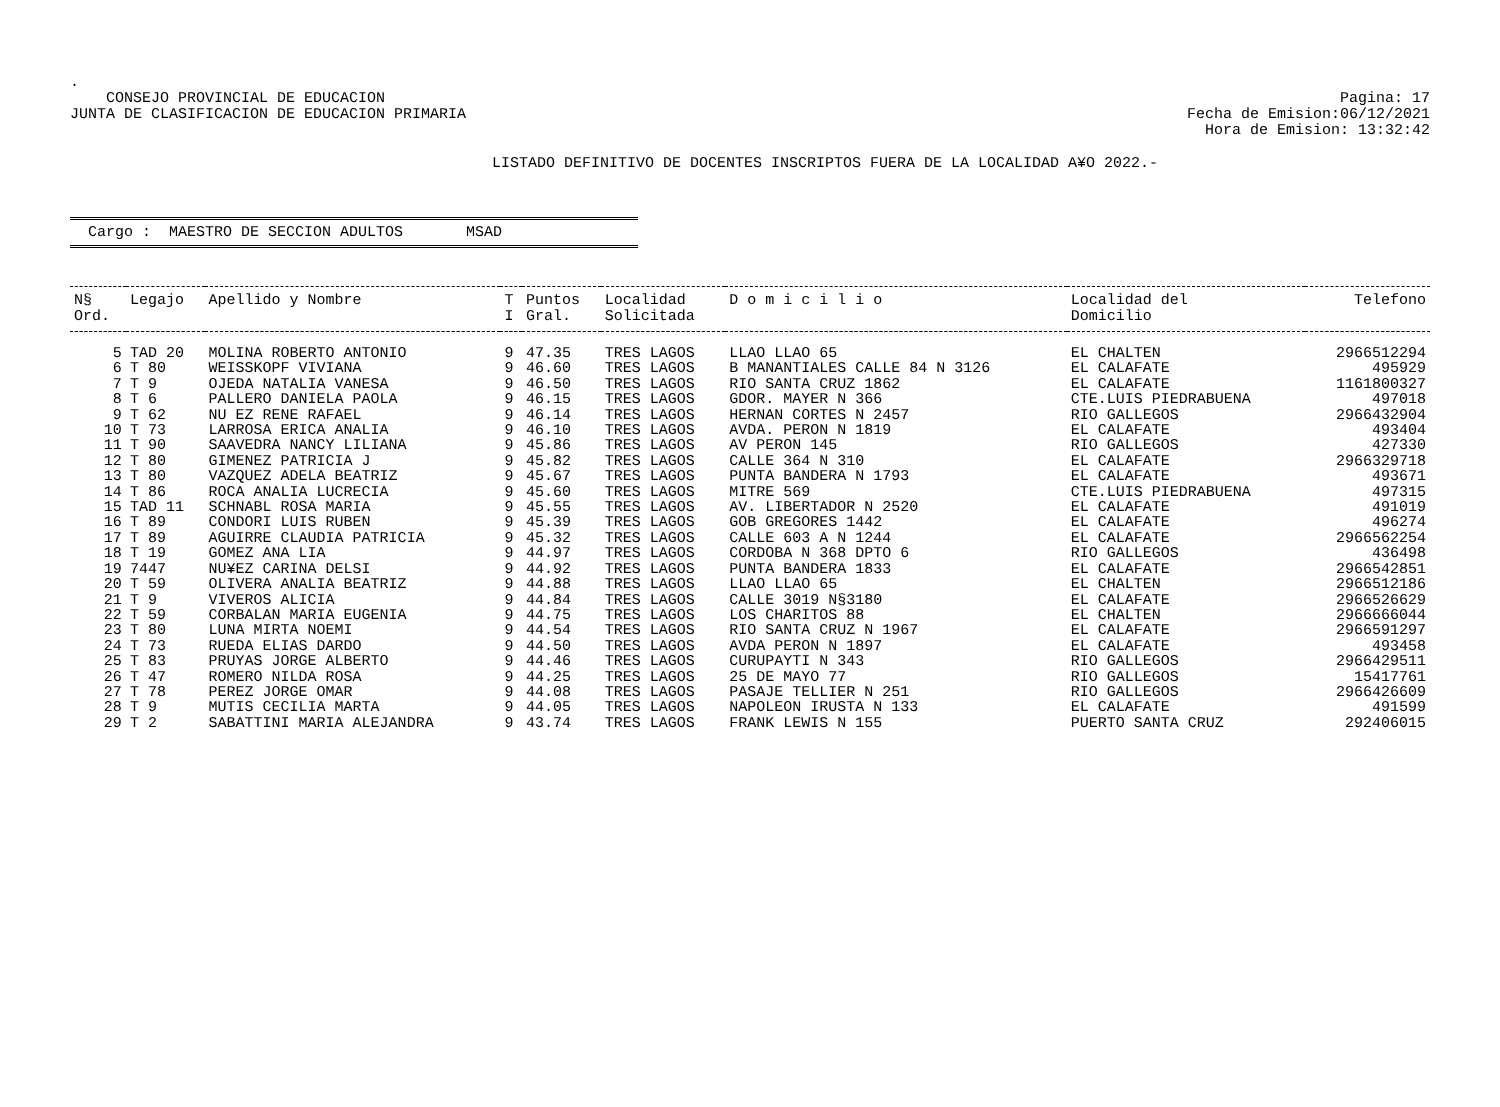.
CONSEJO PROVINCIAL DE EDUCACION
JUNTA DE CLASIFICACION DE EDUCACION PRIMARIA
Pagina: 17
Fecha de Emision:06/12/2021
Hora de Emision: 13:32:42
LISTADO DEFINITIVO DE DOCENTES INSCRIPTOS FUERA DE LA LOCALIDAD A¥O 2022.-
Cargo : MAESTRO DE SECCION ADULTOS MSAD
| N§ Ord. | Legajo | Apellido y Nombre | T I | Puntos Gral. | Localidad Solicitada | D o m i c i l i o | Localidad del Domicilio | Telefono |
| --- | --- | --- | --- | --- | --- | --- | --- | --- |
| 5 | TAD 20 | MOLINA ROBERTO ANTONIO | 9 | 47.35 | TRES LAGOS | LLAO LLAO 65 | EL CHALTEN | 2966512294 |
| 6 | T 80 | WEISSKOPF VIVIANA | 9 | 46.60 | TRES LAGOS | B MANANTIALES CALLE 84 N 3126 | EL CALAFATE | 495929 |
| 7 | T 9 | OJEDA NATALIA VANESA | 9 | 46.50 | TRES LAGOS | RIO SANTA CRUZ 1862 | EL CALAFATE | 1161800327 |
| 8 | T 6 | PALLERO DANIELA PAOLA | 9 | 46.15 | TRES LAGOS | GDOR. MAYER N 366 | CTE.LUIS PIEDRABUENA | 497018 |
| 9 | T 62 | NU EZ RENE RAFAEL | 9 | 46.14 | TRES LAGOS | HERNAN CORTES N 2457 | RIO GALLEGOS | 2966432904 |
| 10 | T 73 | LARROSA ERICA ANALIA | 9 | 46.10 | TRES LAGOS | AVDA. PERON N 1819 | EL CALAFATE | 493404 |
| 11 | T 90 | SAAVEDRA NANCY LILIANA | 9 | 45.86 | TRES LAGOS | AV PERON 145 | RIO GALLEGOS | 427330 |
| 12 | T 80 | GIMENEZ PATRICIA J | 9 | 45.82 | TRES LAGOS | CALLE 364 N 310 | EL CALAFATE | 2966329718 |
| 13 | T 80 | VAZQUEZ ADELA BEATRIZ | 9 | 45.67 | TRES LAGOS | PUNTA BANDERA N 1793 | EL CALAFATE | 493671 |
| 14 | T 86 | ROCA ANALIA LUCRECIA | 9 | 45.60 | TRES LAGOS | MITRE 569 | CTE.LUIS PIEDRABUENA | 497315 |
| 15 | TAD 11 | SCHNABL ROSA MARIA | 9 | 45.55 | TRES LAGOS | AV. LIBERTADOR N 2520 | EL CALAFATE | 491019 |
| 16 | T 89 | CONDORI LUIS RUBEN | 9 | 45.39 | TRES LAGOS | GOB GREGORES 1442 | EL CALAFATE | 496274 |
| 17 | T 89 | AGUIRRE CLAUDIA PATRICIA | 9 | 45.32 | TRES LAGOS | CALLE 603 A N 1244 | EL CALAFATE | 2966562254 |
| 18 | T 19 | GOMEZ ANA LIA | 9 | 44.97 | TRES LAGOS | CORDOBA N 368 DPTO 6 | RIO GALLEGOS | 436498 |
| 19 | 7447 | NU¥EZ CARINA DELSI | 9 | 44.92 | TRES LAGOS | PUNTA BANDERA 1833 | EL CALAFATE | 2966542851 |
| 20 | T 59 | OLIVERA ANALIA BEATRIZ | 9 | 44.88 | TRES LAGOS | LLAO LLAO 65 | EL CHALTEN | 2966512186 |
| 21 | T 9 | VIVEROS ALICIA | 9 | 44.84 | TRES LAGOS | CALLE 3019 N§3180 | EL CALAFATE | 2966526629 |
| 22 | T 59 | CORBALAN MARIA EUGENIA | 9 | 44.75 | TRES LAGOS | LOS CHARITOS 88 | EL CHALTEN | 2966666044 |
| 23 | T 80 | LUNA MIRTA NOEMI | 9 | 44.54 | TRES LAGOS | RIO SANTA CRUZ N 1967 | EL CALAFATE | 2966591297 |
| 24 | T 73 | RUEDA ELIAS DARDO | 9 | 44.50 | TRES LAGOS | AVDA PERON N 1897 | EL CALAFATE | 493458 |
| 25 | T 83 | PRUYAS JORGE ALBERTO | 9 | 44.46 | TRES LAGOS | CURUPAYTI N 343 | RIO GALLEGOS | 2966429511 |
| 26 | T 47 | ROMERO NILDA ROSA | 9 | 44.25 | TRES LAGOS | 25 DE MAYO 77 | RIO GALLEGOS | 15417761 |
| 27 | T 78 | PEREZ JORGE OMAR | 9 | 44.08 | TRES LAGOS | PASAJE TELLIER N 251 | RIO GALLEGOS | 2966426609 |
| 28 | T 9 | MUTIS CECILIA MARTA | 9 | 44.05 | TRES LAGOS | NAPOLEON IRUSTA N 133 | EL CALAFATE | 491599 |
| 29 | T 2 | SABATTINI MARIA ALEJANDRA | 9 | 43.74 | TRES LAGOS | FRANK LEWIS N 155 | PUERTO SANTA CRUZ | 292406015 |